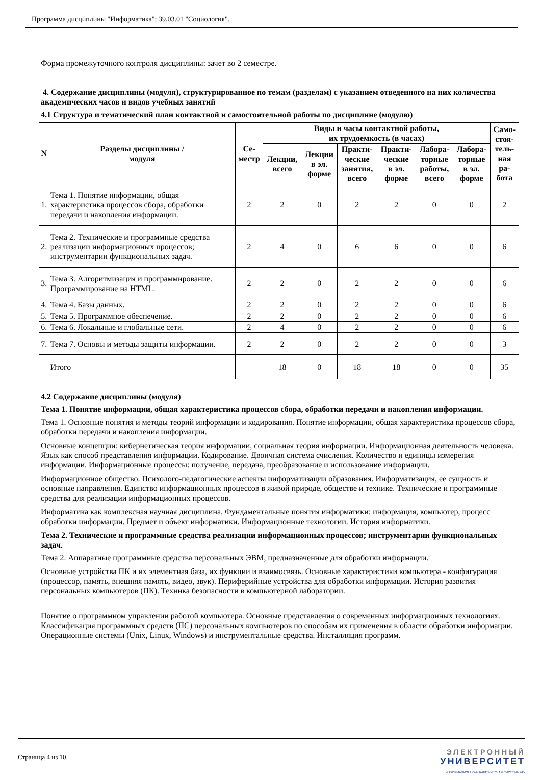Программа дисциплины "Информатика"; 39.03.01 "Социология".
Форма промежуточного контроля дисциплины: зачет во 2 семестре.
4. Содержание дисциплины (модуля), структурированное по темам (разделам) с указанием отведенного на них количества академических часов и видов учебных занятий
4.1 Структура и тематический план контактной и самостоятельной работы по дисциплине (модулю)
| N | Разделы дисциплины / модуля | Се- местр | Виды и часы контактной работы, их трудоемкость (в часах) | | | | | | Само- стоя- тель- ная ра- бота |
| --- | --- | --- | --- | --- | --- | --- | --- | --- | --- |
| | | | Лекции, всего | Лекции в эл. форме | Практи- ческие занятия, всего | Практи- ческие в эл. форме | Лабора- торные работы, всего | Лабора- торные в эл. форме | |
| 1. | Тема 1. Понятие информации, общая характеристика процессов сбора, обработки передачи и накопления информации. | 2 | 2 | 0 | 2 | 2 | 0 | 0 | 2 |
| 2. | Тема 2. Технические и программные средства реализации информационных процессов; инструментарии функциональных задач. | 2 | 4 | 0 | 6 | 6 | 0 | 0 | 6 |
| 3. | Тема 3. Алгоритмизация и программирование. Программирование на HTML. | 2 | 2 | 0 | 2 | 2 | 0 | 0 | 6 |
| 4. | Тема 4. Базы данных. | 2 | 2 | 0 | 2 | 2 | 0 | 0 | 6 |
| 5. | Тема 5. Программное обеспечение. | 2 | 2 | 0 | 2 | 2 | 0 | 0 | 6 |
| 6. | Тема 6. Локальные и глобальные сети. | 2 | 4 | 0 | 2 | 2 | 0 | 0 | 6 |
| 7. | Тема 7. Основы и методы защиты информации. | 2 | 2 | 0 | 2 | 2 | 0 | 0 | 3 |
| | Итого | | 18 | 0 | 18 | 18 | 0 | 0 | 35 |
4.2 Содержание дисциплины (модуля)
Тема 1. Понятие информации, общая характеристика процессов сбора, обработки передачи и накопления информации.
Тема 1. Основные понятия и методы теорий информации и кодирования. Понятие информации, общая характеристика процессов сбора, обработки передачи и накопления информации.
Основные концепции: кибернетическая теория информации, социальная теория информации. Информационная деятельность человека. Язык как способ представления информации. Кодирование. Двоичная система счисления. Количество и единицы измерения информации. Информационные процессы: получение, передача, преобразование и использование информации.
Информационное общество. Психолого-педагогические аспекты информатизации образования. Информатизация, ее сущность и основные направления. Единство информационных процессов в живой природе, обществе и технике. Технические и программные средства для реализации информационных процессов.
Информатика как комплексная научная дисциплина. Фундаментальные понятия информатики: информация, компьютер, процесс обработки информации. Предмет и объект информатики. Информационные технологии. История информатики.
Тема 2. Технические и программные средства реализации информационных процессов; инструментарии функциональных задач.
Тема 2. Аппаратные программные средства персональных ЭВМ, предназначенные для обработки информации.
Основные устройства ПК и их элементная база, их функции и взаимосвязь. Основные характеристики компьютера - конфигурация (процессор, память, внешняя память, видео, звук). Периферийные устройства для обработки информации. История развития персональных компьютеров (ПК). Техника безопасности в компьютерной лаборатории.
Понятие о программном управлении работой компьютера. Основные представления о современных информационных технологиях. Классификация программных средств (ПС) персональных компьютеров по способам их применения в области обработки информации. Операционные системы (Unix, Linux, Windows) и инструментальные средства. Инсталляция программ.
Страница 4 из 10.
ЭЛЕКТРОННЫЙ
УНИВЕРСИТЕТ
ИНФОРМАЦИОННО-АНАЛИТИЧЕСКАЯ СИСТЕМА КФУ